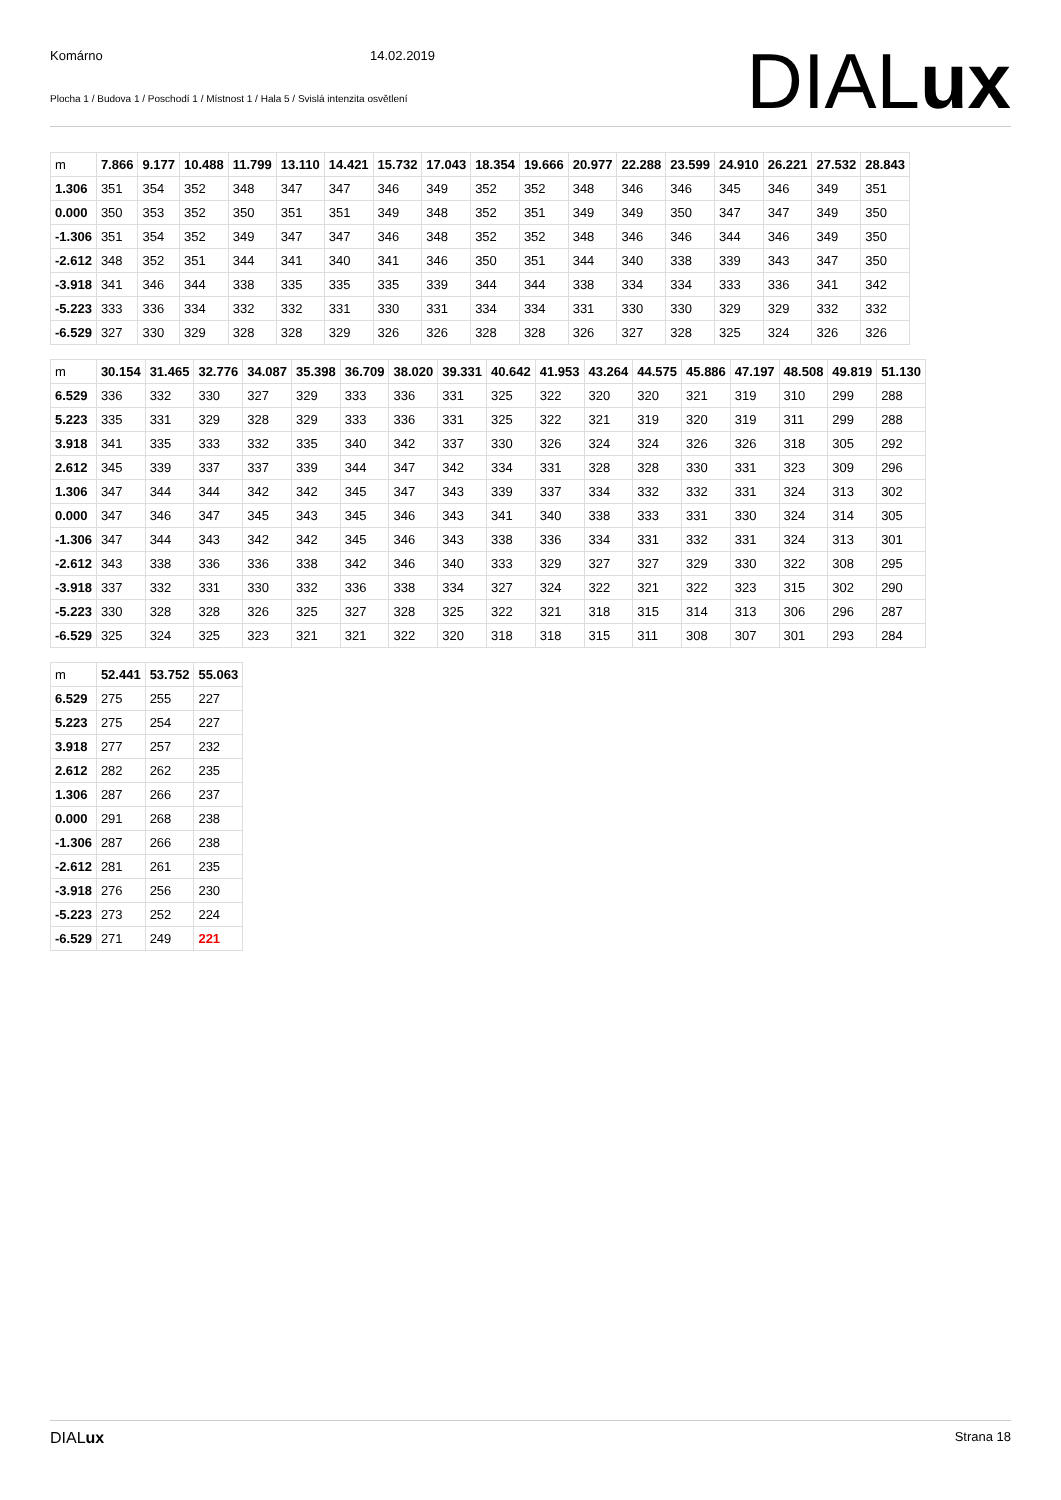Komárno 14.02.2019
Plocha 1 / Budova 1 / Poschodí 1 / Místnost 1 / Hala 5 / Svislá intenzita osvětlení
DIALux
| m | 7.866 | 9.177 | 10.488 | 11.799 | 13.110 | 14.421 | 15.732 | 17.043 | 18.354 | 19.666 | 20.977 | 22.288 | 23.599 | 24.910 | 26.221 | 27.532 | 28.843 |
| 1.306 | 351 | 354 | 352 | 348 | 347 | 347 | 346 | 349 | 352 | 352 | 348 | 346 | 346 | 345 | 346 | 349 | 351 |
| 0.000 | 350 | 353 | 352 | 350 | 351 | 351 | 349 | 348 | 352 | 351 | 349 | 349 | 350 | 347 | 347 | 349 | 350 |
| -1.306 | 351 | 354 | 352 | 349 | 347 | 347 | 346 | 348 | 352 | 352 | 348 | 346 | 346 | 344 | 346 | 349 | 350 |
| -2.612 | 348 | 352 | 351 | 344 | 341 | 340 | 341 | 346 | 350 | 351 | 344 | 340 | 338 | 339 | 343 | 347 | 350 |
| -3.918 | 341 | 346 | 344 | 338 | 335 | 335 | 335 | 339 | 344 | 344 | 338 | 334 | 334 | 333 | 336 | 341 | 342 |
| -5.223 | 333 | 336 | 334 | 332 | 332 | 331 | 330 | 331 | 334 | 334 | 331 | 330 | 330 | 329 | 329 | 332 | 332 |
| -6.529 | 327 | 330 | 329 | 328 | 328 | 329 | 326 | 326 | 328 | 328 | 326 | 327 | 328 | 325 | 324 | 326 | 326 |
| m | 30.154 | 31.465 | 32.776 | 34.087 | 35.398 | 36.709 | 38.020 | 39.331 | 40.642 | 41.953 | 43.264 | 44.575 | 45.886 | 47.197 | 48.508 | 49.819 | 51.130 |
| 6.529 | 336 | 332 | 330 | 327 | 329 | 333 | 336 | 331 | 325 | 322 | 320 | 320 | 321 | 319 | 310 | 299 | 288 |
| 5.223 | 335 | 331 | 329 | 328 | 329 | 333 | 336 | 331 | 325 | 322 | 321 | 319 | 320 | 319 | 311 | 299 | 288 |
| 3.918 | 341 | 335 | 333 | 332 | 335 | 340 | 342 | 337 | 330 | 326 | 324 | 324 | 326 | 326 | 318 | 305 | 292 |
| 2.612 | 345 | 339 | 337 | 337 | 339 | 344 | 347 | 342 | 334 | 331 | 328 | 328 | 330 | 331 | 323 | 309 | 296 |
| 1.306 | 347 | 344 | 344 | 342 | 342 | 345 | 347 | 343 | 339 | 337 | 334 | 332 | 332 | 331 | 324 | 313 | 302 |
| 0.000 | 347 | 346 | 347 | 345 | 343 | 345 | 346 | 343 | 341 | 340 | 338 | 333 | 331 | 330 | 324 | 314 | 305 |
| -1.306 | 347 | 344 | 343 | 342 | 342 | 345 | 346 | 343 | 338 | 336 | 334 | 331 | 332 | 331 | 324 | 313 | 301 |
| -2.612 | 343 | 338 | 336 | 336 | 338 | 342 | 346 | 340 | 333 | 329 | 327 | 327 | 329 | 330 | 322 | 308 | 295 |
| -3.918 | 337 | 332 | 331 | 330 | 332 | 336 | 338 | 334 | 327 | 324 | 322 | 321 | 322 | 323 | 315 | 302 | 290 |
| -5.223 | 330 | 328 | 328 | 326 | 325 | 327 | 328 | 325 | 322 | 321 | 318 | 315 | 314 | 313 | 306 | 296 | 287 |
| -6.529 | 325 | 324 | 325 | 323 | 321 | 321 | 322 | 320 | 318 | 318 | 315 | 311 | 308 | 307 | 301 | 293 | 284 |
| m | 52.441 | 53.752 | 55.063 |
| 6.529 | 275 | 255 | 227 |
| 5.223 | 275 | 254 | 227 |
| 3.918 | 277 | 257 | 232 |
| 2.612 | 282 | 262 | 235 |
| 1.306 | 287 | 266 | 237 |
| 0.000 | 291 | 268 | 238 |
| -1.306 | 287 | 266 | 238 |
| -2.612 | 281 | 261 | 235 |
| -3.918 | 276 | 256 | 230 |
| -5.223 | 273 | 252 | 224 |
| -6.529 | 271 | 249 | 221 |
DIALux Strana 18